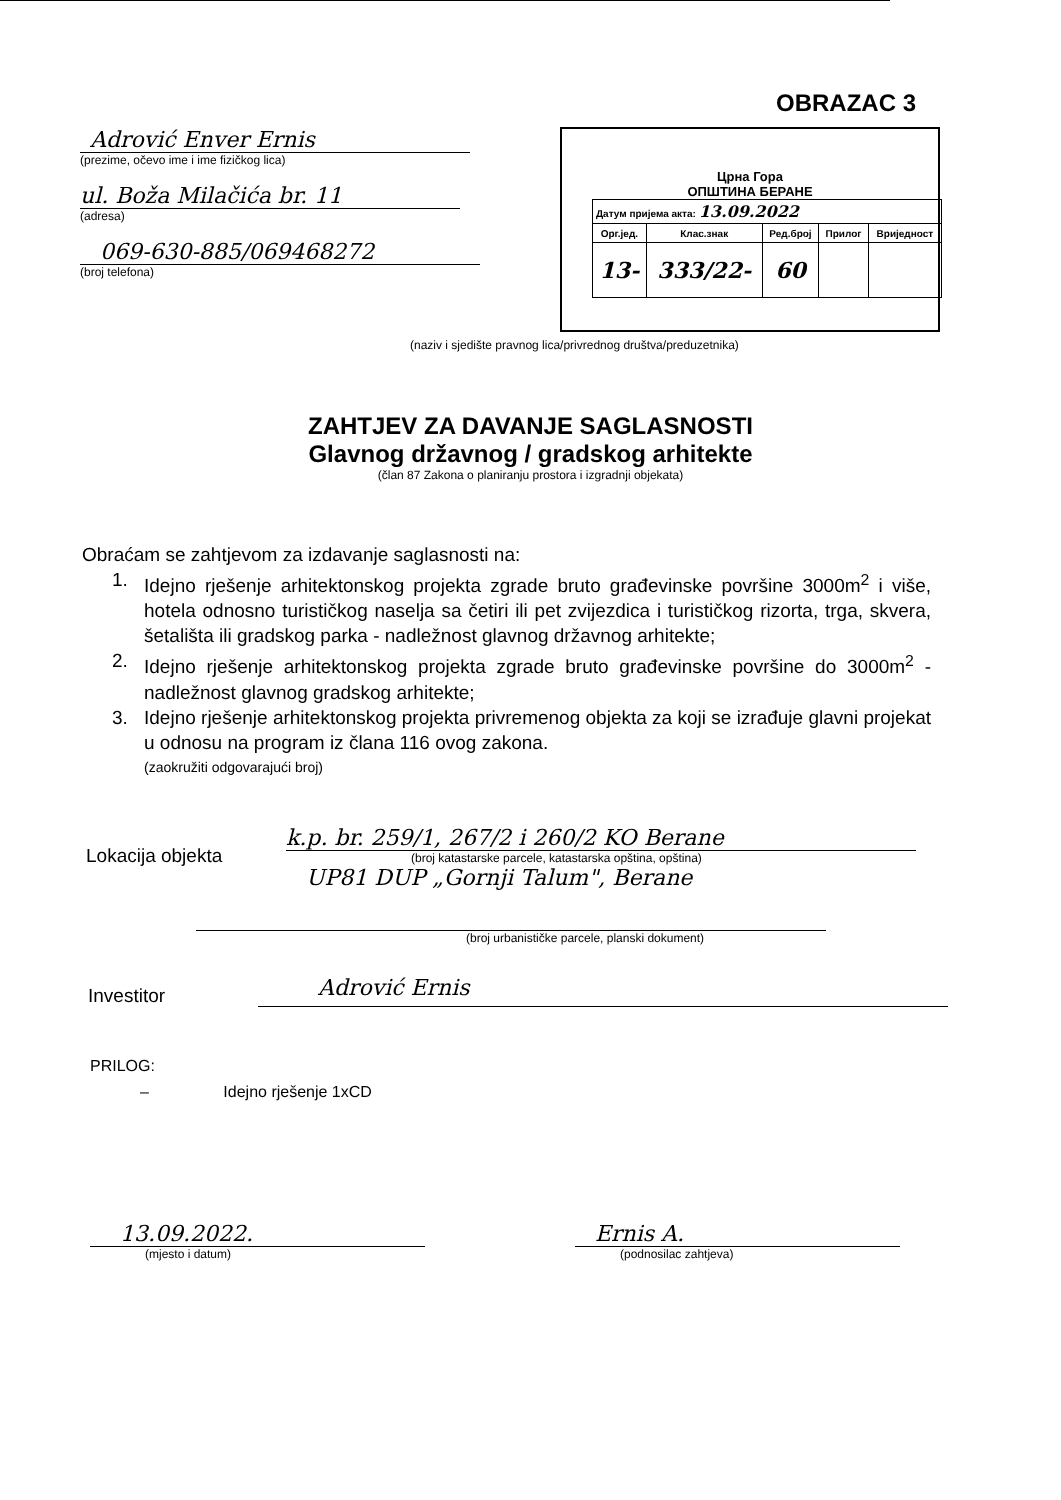OBRAZAC 3
Adrović Enver Ernis
(prezime, očevo ime i ime fizičkog lica)
ul. Boža Milačića br. 11
(adresa)
069-630-885/069468272
(broj telefona)
Црна Гора
ОПШТИНА БЕРАНЕ
| Датум пријема акта: 13.09.2022 | | | | |
| Орг.јед. | Клас.знак | Ред.број | Прилог | Вриједност |
| 13- | 333/22- | 60 | | |
(naziv i sjedište pravnog lica/privrednog društva/preduzetnika)
ZAHTJEV ZA DAVANJE SAGLASNOSTI
Glavnog državnog / gradskog arhitekte
(član 87 Zakona o planiranju prostora i izgradnji objekata)
Obraćam se zahtjevom za izdavanje saglasnosti na:
1. Idejno rješenje arhitektonskog projekta zgrade bruto građevinske površine 3000m<sup>2</sup> i više, hotela odnosno turističkog naselja sa četiri ili pet zvijezdica i turističkog rizorta, trga, skvera, šetališta ili gradskog parka - nadležnost glavnog državnog arhitekte;
2. Idejno rješenje arhitektonskog projekta zgrade bruto građevinske površine do 3000m<sup>2</sup> - nadležnost glavnog gradskog arhitekte;
3. Idejno rješenje arhitektonskog projekta privremenog objekta za koji se izrađuje glavni projekat u odnosu na program iz člana 116 ovog zakona.
(zaokružiti odgovarajući broj)
Lokacija objekta
k.p. br. 259/1, 267/2 i 260/2 KO Berane
(broj katastarske parcele, katastarska opština, opština)
UP81 DUP „Gornji Talum", Berane
(broj urbanističke parcele, planski dokument)
Investitor
Adrović Ernis
PRILOG:
– Idejno rješenje 1xCD
13.09.2022.
(mjesto i datum)
Ernis A.
(podnosilac zahtjeva)